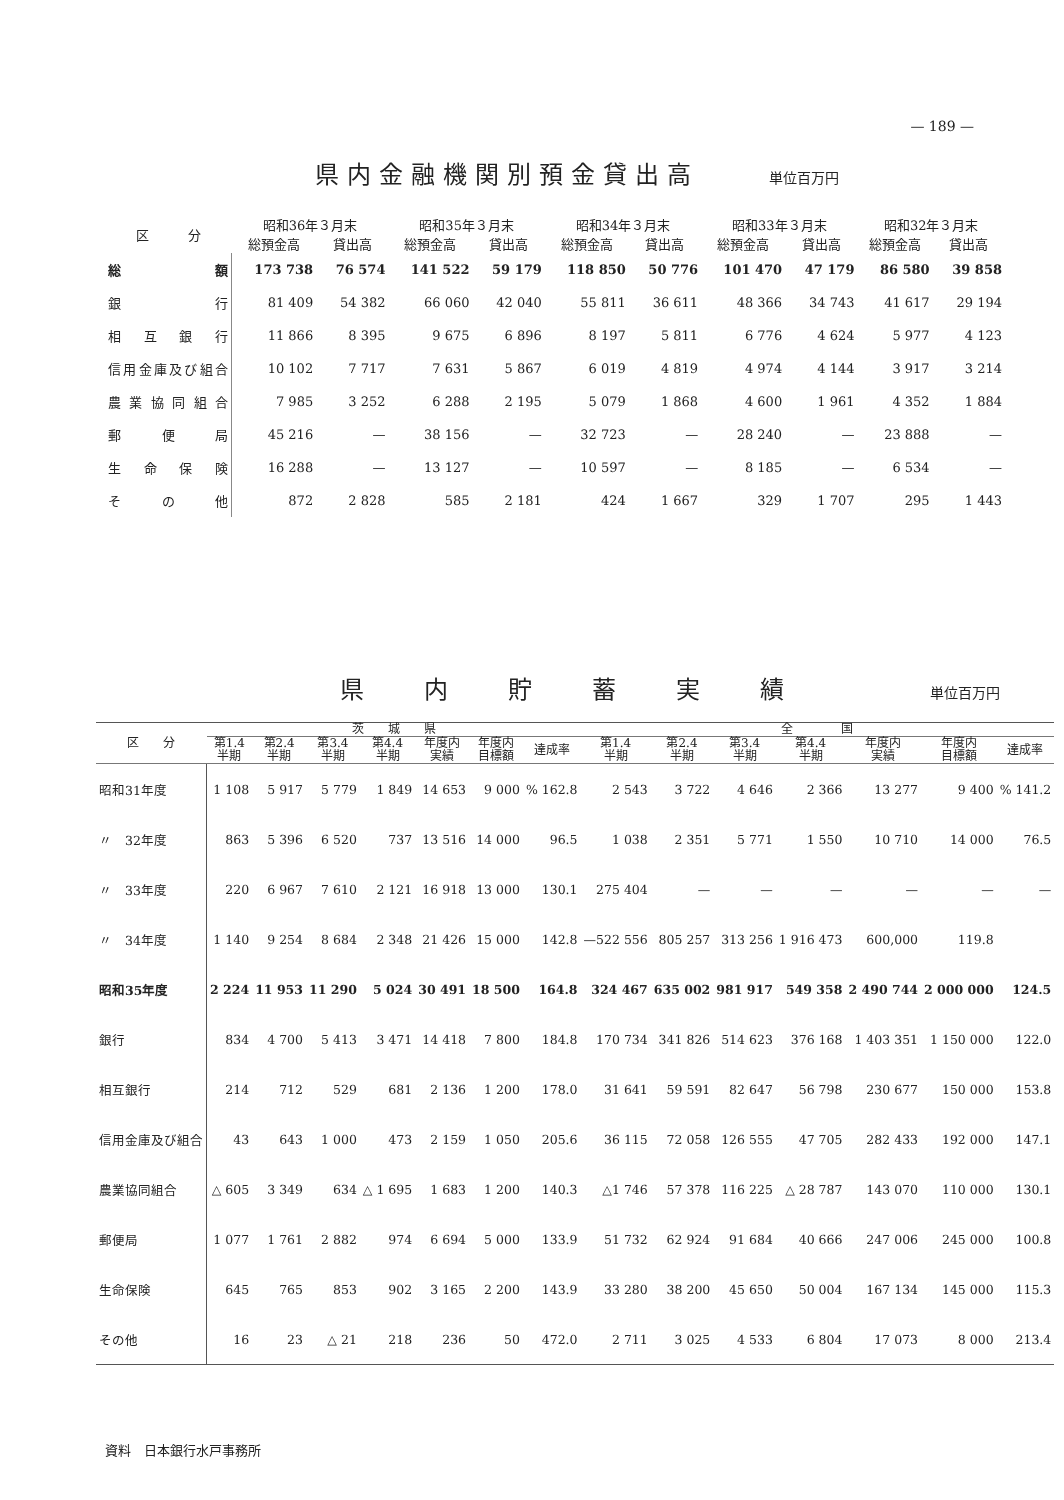— 189 —
県内金融機関別預金貸出高
単位百万円
| 区 分 | 昭和36年３月末 | | 昭和35年３月末 | | 昭和34年３月末 | | 昭和33年３月末 | | 昭和32年３月末 | |
| --- | --- | --- | --- | --- | --- | --- | --- | --- | --- | --- |
| | 総預金高 | 貸出高 | 総預金高 | 貸出高 | 総預金高 | 貸出高 | 総預金高 | 貸出高 | 総預金高 | 貸出高 |
| 総額 | 173 738 | 76 574 | 141 522 | 59 179 | 118 850 | 50 776 | 101 470 | 47 179 | 86 580 | 39 858 |
| 銀行 | 81 409 | 54 382 | 66 060 | 42 040 | 55 811 | 36 611 | 48 366 | 34 743 | 41 617 | 29 194 |
| 相互銀行 | 11 866 | 8 395 | 9 675 | 6 896 | 8 197 | 5 811 | 6 776 | 4 624 | 5 977 | 4 123 |
| 信用金庫及び組合 | 10 102 | 7 717 | 7 631 | 5 867 | 6 019 | 4 819 | 4 974 | 4 144 | 3 917 | 3 214 |
| 農業協同組合 | 7 985 | 3 252 | 6 288 | 2 195 | 5 079 | 1 868 | 4 600 | 1 961 | 4 352 | 1 884 |
| 郵便局 | 45 216 | — | 38 156 | — | 32 723 | — | 28 240 | — | 23 888 | — |
| 生命保険 | 16 288 | — | 13 127 | — | 10 597 | — | 8 185 | — | 6 534 | — |
| その他 | 872 | 2 828 | 585 | 2 181 | 424 | 1 667 | 329 | 1 707 | 295 | 1 443 |
県内貯蓄実績
単位百万円
| 区 分 | 茨 城 県 | | | | | | | 全 国 | | | | | | |
| --- | --- | --- | --- | --- | --- | --- | --- | --- | --- | --- | --- | --- | --- | --- |
| | 第1.4 半期 | 第2.4 半期 | 第3.4 半期 | 第4.4 半期 | 年度内 実績 | 年度内 目標額 | 達成率 | 第1.4 半期 | 第2.4 半期 | 第3.4 半期 | 第4.4 半期 | 年度内 実績 | 年度内 目標額 | 達成率 |
| 昭和31年度 | 1 108 | 5 917 | 5 779 | 1 849 | 14 653 | 9 000 | % 162.8 | 2 543 | 3 722 | 4 646 | 2 366 | 13 277 | 9 400 | % 141.2 |
| 〃 32年度 | 863 | 5 396 | 6 520 | 737 | 13 516 | 14 000 | 96.5 | 1 038 | 2 351 | 5 771 | 1 550 | 10 710 | 14 000 | 76.5 |
| 〃 33年度 | 220 | 6 967 | 7 610 | 2 121 | 16 918 | 13 000 | 130.1 | 275 404 | — | — | — | — | — | — |
| 〃 34年度 | 1 140 | 9 254 | 8 684 | 2 348 | 21 426 | 15 000 | 142.8 | —522 556 | 805 257 | 313 256 | 1 916 473 | 600,000 | 119.8 | |
| 昭和35年度 | 2 224 | 11 953 | 11 290 | 5 024 | 30 491 | 18 500 | 164.8 | 324 467 | 635 002 | 981 917 | 549 358 | 2 490 744 | 2 000 000 | 124.5 |
| 銀行 | 834 | 4 700 | 5 413 | 3 471 | 14 418 | 7 800 | 184.8 | 170 734 | 341 826 | 514 623 | 376 168 | 1 403 351 | 1 150 000 | 122.0 |
| 相互銀行 | 214 | 712 | 529 | 681 | 2 136 | 1 200 | 178.0 | 31 641 | 59 591 | 82 647 | 56 798 | 230 677 | 150 000 | 153.8 |
| 信用金庫及び組合 | 43 | 643 | 1 000 | 473 | 2 159 | 1 050 | 205.6 | 36 115 | 72 058 | 126 555 | 47 705 | 282 433 | 192 000 | 147.1 |
| 農業協同組合 | △ 605 | 3 349 | 634 | △ 1 695 | 1 683 | 1 200 | 140.3 | △1 746 | 57 378 | 116 225 | △ 28 787 | 143 070 | 110 000 | 130.1 |
| 郵便局 | 1 077 | 1 761 | 2 882 | 974 | 6 694 | 5 000 | 133.9 | 51 732 | 62 924 | 91 684 | 40 666 | 247 006 | 245 000 | 100.8 |
| 生命保険 | 645 | 765 | 853 | 902 | 3 165 | 2 200 | 143.9 | 33 280 | 38 200 | 45 650 | 50 004 | 167 134 | 145 000 | 115.3 |
| その他 | 16 | 23 | △ 21 | 218 | 236 | 50 | 472.0 | 2 711 | 3 025 | 4 533 | 6 804 | 17 073 | 8 000 | 213.4 |
資料　日本銀行水戸事務所